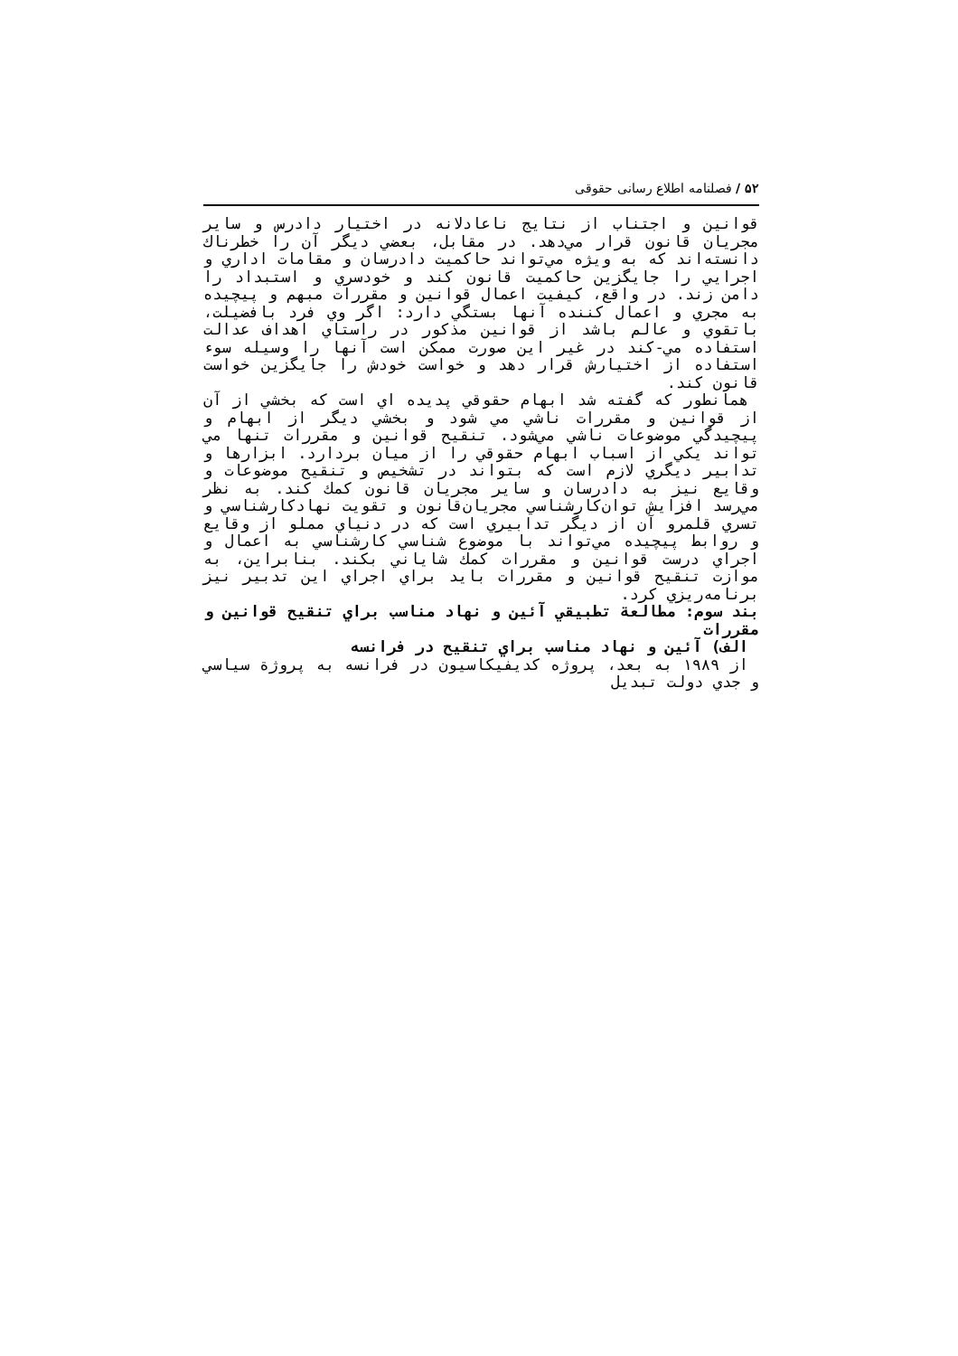۵۲ / فصلنامه اطلاع رسانی حقوقی
قوانين و اجتناب از نتايج ناعادلانه در اختيار دادرس و ساير مجريان قانون قرار مي‌دهد. در مقابل، بعضي ديگر آن را خطرناك دانسته‌اند كه به ويژه مي‌تواند حاكميت دادرسان و مقامات اداري و اجرايي را جايگزين حاكميت قانون كند و خودسري و استبداد را دامن زند. در واقع، كيفيت اعمال قوانين و مقررات مبهم و پيچيده به مجري و اعمال كننده آنها بستگي دارد: اگر وي فرد بافضيلت، باتقوي و عالم باشد از قوانين مذكور در راستاي اهداف عدالت استفاده مي-كند در غير اين صورت ممكن است آنها را وسيله سوء استفاده از اختيارش قرار دهد و خواست خودش را جايگزين خواست قانون كند.
همانطور كه گفته شد ابهام حقوقي پديده اي است كه بخشي از آن از قوانين و مقررات ناشي مي شود و بخشي ديگر از ابهام و پيچيدگي موضوعات ناشي مي‌شود. تنقيح قوانين و مقررات تنها مي تواند يكي از اسباب ابهام حقوقي را از ميان بردارد. ابزارها و تدابير ديگري لازم است كه بتواند در تشخيص و تنقيح موضوعات و وقايع نيز به دادرسان و ساير مجريان قانون كمك كند. به نظر مي‌رسد افزايش توان‌كارشناسي مجريان‌قانون و تقويت نهادكارشناسي و تسري قلمرو آن از ديگر تدابيري است كه در دنياي مملو از وقايع و روابط پيچيده مي‌تواند با موضوع شناسي كارشناسي به اعمال و اجراي درست قوانين و مقررات كمك شاياني بكند. بنابراين، به موازت تنقيح قوانين و مقررات بايد براي اجراي اين تدبير نيز برنامه‌ريزي كرد.
بند سوم: مطالعة تطبيقي آئين و نهاد مناسب براي تنقيح قوانين و مقررات
الف) آئين و نهاد مناسب براي تنقيح در فرانسه
از ۱۹۸۹ به بعد، پروژه كديفيكاسيون در فرانسه به پروژة سياسي و جدي دولت تبديل